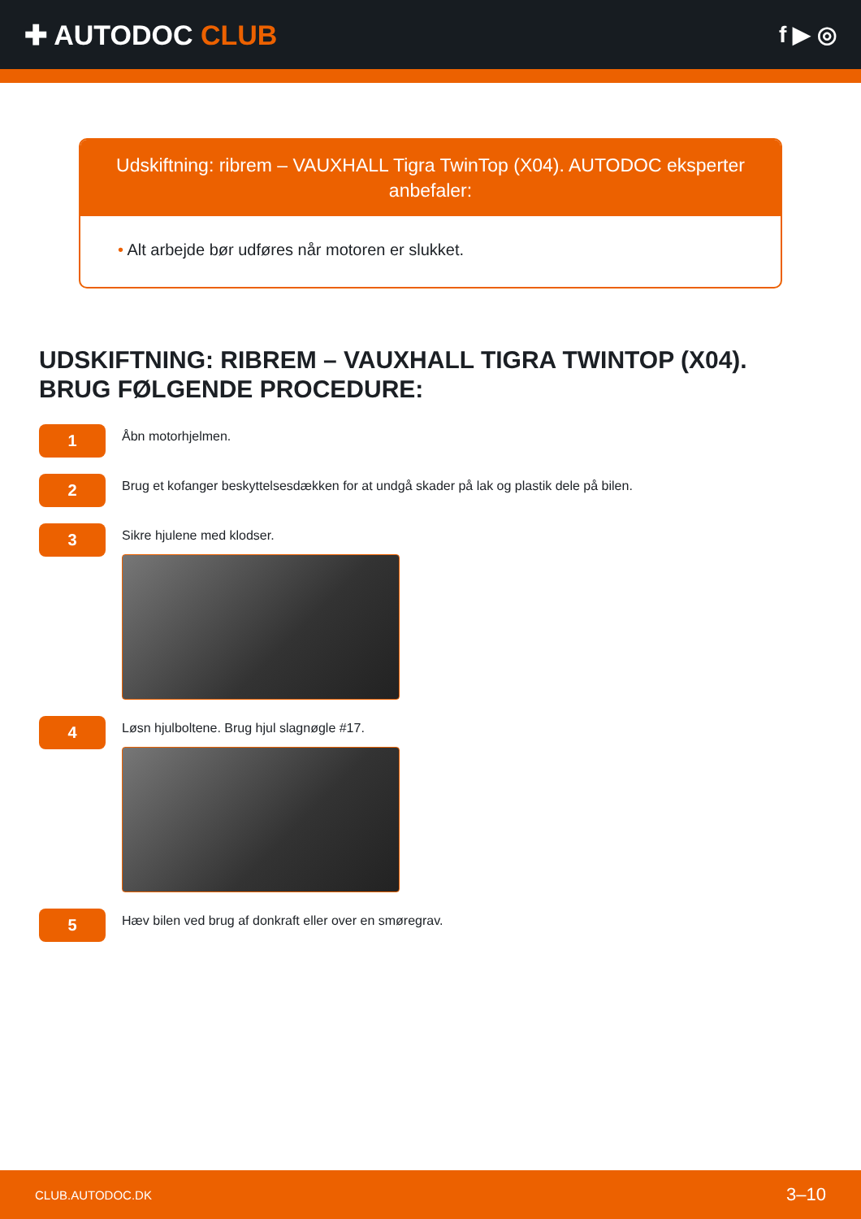✚ AUTODOC CLUB
f ▶ ◎
Udskiftning: ribrem – VAUXHALL Tigra TwinTop (X04). AUTODOC eksperter anbefaler:
• Alt arbejde bør udføres når motoren er slukket.
UDSKIFTNING: RIBREM – VAUXHALL TIGRA TWINTOP (X04). BRUG FØLGENDE PROCEDURE:
1
Åbn motorhjelmen.
2
Brug et kofanger beskyttelsesdækken for at undgå skader på lak og plastik dele på bilen.
3
Sikre hjulene med klodser.
4
Løsn hjulboltene. Brug hjul slagnøgle #17.
5
Hæv bilen ved brug af donkraft eller over en smøregrav.
CLUB.AUTODOC.DK 3–10